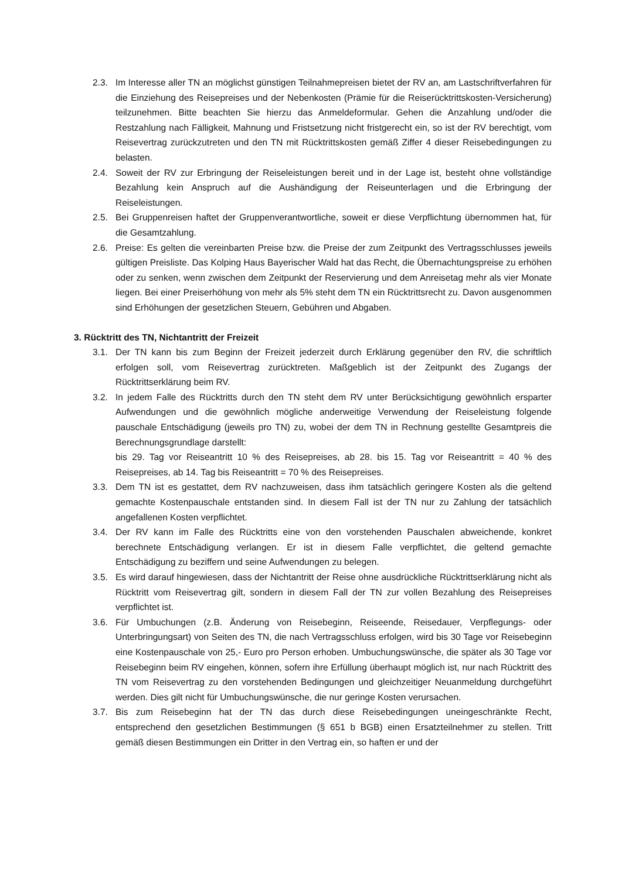2.3. Im Interesse aller TN an möglichst günstigen Teilnahmepreisen bietet der RV an, am Lastschriftverfahren für die Einziehung des Reisepreises und der Nebenkosten (Prämie für die Reiserücktrittskosten-Versicherung) teilzunehmen. Bitte beachten Sie hierzu das Anmeldeformular. Gehen die Anzahlung und/oder die Restzahlung nach Fälligkeit, Mahnung und Fristsetzung nicht fristgerecht ein, so ist der RV berechtigt, vom Reisevertrag zurückzutreten und den TN mit Rücktrittskosten gemäß Ziffer 4 dieser Reisebedingungen zu belasten.
2.4. Soweit der RV zur Erbringung der Reiseleistungen bereit und in der Lage ist, besteht ohne vollständige Bezahlung kein Anspruch auf die Aushändigung der Reiseunterlagen und die Erbringung der Reiseleistungen.
2.5. Bei Gruppenreisen haftet der Gruppenverantwortliche, soweit er diese Verpflichtung übernommen hat, für die Gesamtzahlung.
2.6. Preise: Es gelten die vereinbarten Preise bzw. die Preise der zum Zeitpunkt des Vertragsschlusses jeweils gültigen Preisliste. Das Kolping Haus Bayerischer Wald hat das Recht, die Übernachtungspreise zu erhöhen oder zu senken, wenn zwischen dem Zeitpunkt der Reservierung und dem Anreisetag mehr als vier Monate liegen. Bei einer Preiserhöhung von mehr als 5% steht dem TN ein Rücktrittsrecht zu. Davon ausgenommen sind Erhöhungen der gesetzlichen Steuern, Gebühren und Abgaben.
3. Rücktritt des TN, Nichtantritt der Freizeit
3.1. Der TN kann bis zum Beginn der Freizeit jederzeit durch Erklärung gegenüber den RV, die schriftlich erfolgen soll, vom Reisevertrag zurücktreten. Maßgeblich ist der Zeitpunkt des Zugangs der Rücktrittserklärung beim RV.
3.2. In jedem Falle des Rücktritts durch den TN steht dem RV unter Berücksichtigung gewöhnlich ersparter Aufwendungen und die gewöhnlich mögliche anderweitige Verwendung der Reiseleistung folgende pauschale Entschädigung (jeweils pro TN) zu, wobei der dem TN in Rechnung gestellte Gesamtpreis die Berechnungsgrundlage darstellt:
bis 29. Tag vor Reiseantritt 10 % des Reisepreises, ab 28. bis 15. Tag vor Reiseantritt = 40 % des Reisepreises, ab 14. Tag bis Reiseantritt = 70 % des Reisepreises.
3.3. Dem TN ist es gestattet, dem RV nachzuweisen, dass ihm tatsächlich geringere Kosten als die geltend gemachte Kostenpauschale entstanden sind. In diesem Fall ist der TN nur zu Zahlung der tatsächlich angefallenen Kosten verpflichtet.
3.4. Der RV kann im Falle des Rücktritts eine von den vorstehenden Pauschalen abweichende, konkret berechnete Entschädigung verlangen. Er ist in diesem Falle verpflichtet, die geltend gemachte Entschädigung zu beziffern und seine Aufwendungen zu belegen.
3.5. Es wird darauf hingewiesen, dass der Nichtantritt der Reise ohne ausdrückliche Rücktrittserklärung nicht als Rücktritt vom Reisevertrag gilt, sondern in diesem Fall der TN zur vollen Bezahlung des Reisepreises verpflichtet ist.
3.6. Für Umbuchungen (z.B. Änderung von Reisebeginn, Reiseende, Reisedauer, Verpflegungs- oder Unterbringungsart) von Seiten des TN, die nach Vertragsschluss erfolgen, wird bis 30 Tage vor Reisebeginn eine Kostenpauschale von 25,- Euro pro Person erhoben. Umbuchungswünsche, die später als 30 Tage vor Reisebeginn beim RV eingehen, können, sofern ihre Erfüllung überhaupt möglich ist, nur nach Rücktritt des TN vom Reisevertrag zu den vorstehenden Bedingungen und gleichzeitiger Neuanmeldung durchgeführt werden. Dies gilt nicht für Umbuchungswünsche, die nur geringe Kosten verursachen.
3.7. Bis zum Reisebeginn hat der TN das durch diese Reisebedingungen uneingeschränkte Recht, entsprechend den gesetzlichen Bestimmungen (§ 651 b BGB) einen Ersatzteilnehmer zu stellen. Tritt gemäß diesen Bestimmungen ein Dritter in den Vertrag ein, so haften er und der